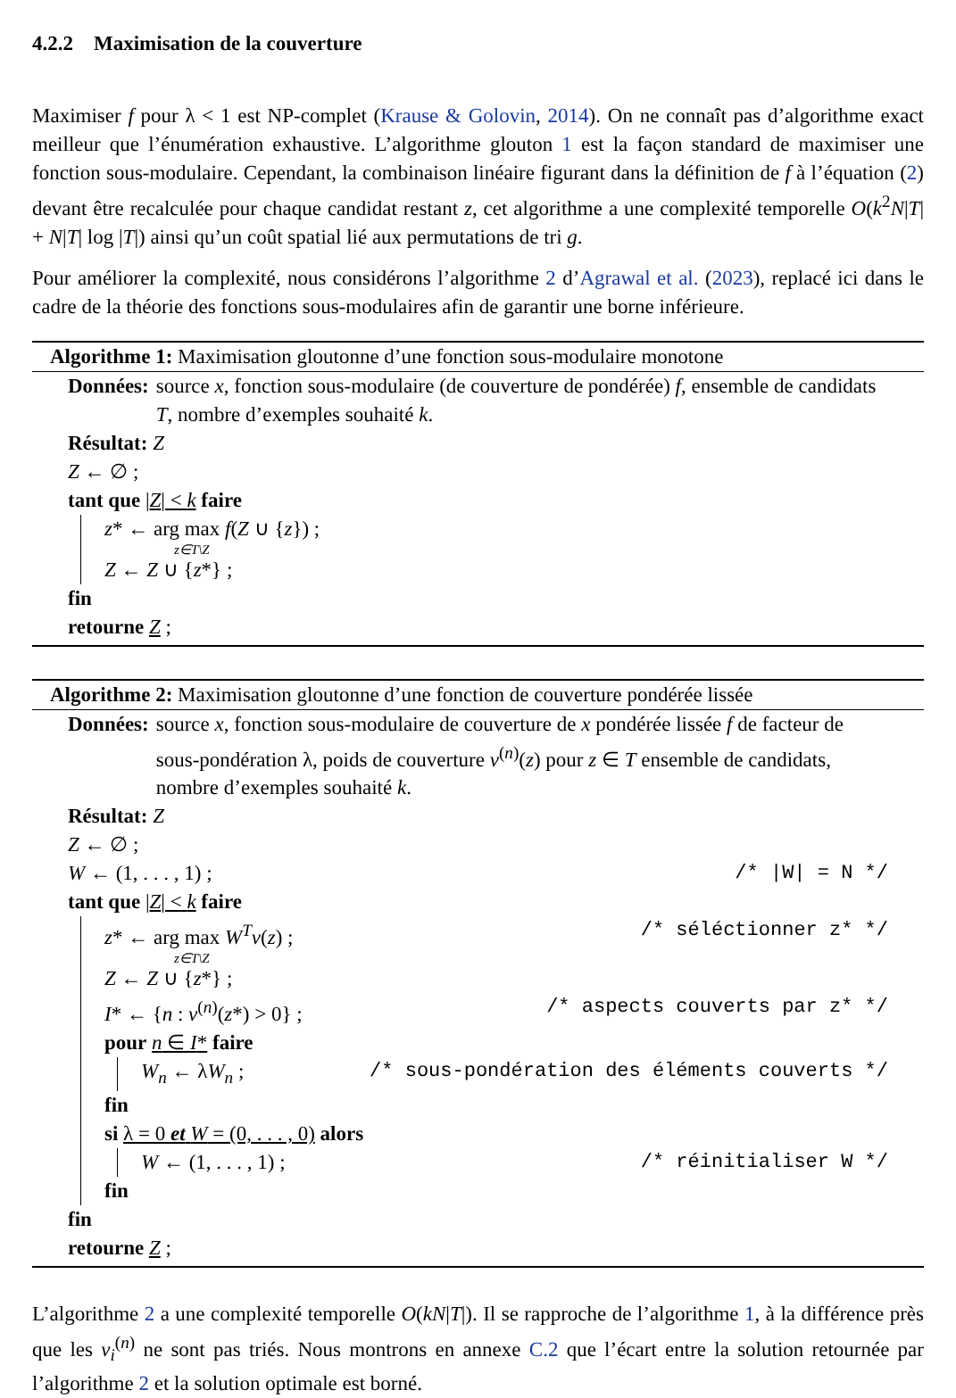4.2.2 Maximisation de la couverture
Maximiser f pour λ < 1 est NP-complet (Krause & Golovin, 2014). On ne connaît pas d’algorithme exact meilleur que l’énumération exhaustive. L’algorithme glouton 1 est la façon standard de maximiser une fonction sous-modulaire. Cependant, la combinaison linéaire figurant dans la définition de f à l’équation (2) devant être recalculée pour chaque candidat restant z, cet algorithme a une complexité temporelle O(k<sup>2</sup>N|T| + N|T| log |T|) ainsi qu’un coût spatial lié aux permutations de tri g.
Pour améliorer la complexité, nous considérons l’algorithme 2 d’Agrawal et al. (2023), replacé ici dans le cadre de la théorie des fonctions sous-modulaires afin de garantir une borne inférieure.
Algorithme 1: Maximisation gloutonne d’une fonction sous-modulaire monotone
Données: source x, fonction sous-modulaire (de couverture de pondérée) f, ensemble de candidats T, nombre d’exemples souhaité k.
Résultat: Z
Z ← ∅ ;
tant que |Z| < k faire
z* ← arg max f(Z ∪ {z}) ;
z∈T\Z
Z ← Z ∪ {z*} ;
fin
retourne Z ;
Algorithme 2: Maximisation gloutonne d’une fonction de couverture pondérée lissée
Données: source x, fonction sous-modulaire de couverture de x pondérée lissée f de facteur de sous-pondération λ, poids de couverture v<sup>(n)</sup>(z) pour z ∈ T ensemble de candidats, nombre d’exemples souhaité k.
Résultat: Z
Z ← ∅ ;
W ← (1, . . . , 1) ; /* |W| = N */
tant que |Z| < k faire
z* ← arg max W<sup>T</sup>v(z) ; /* séléctionner z* */
z∈T\Z
Z ← Z ∪ {z*} ;
I* ← {n : v<sup>(n)</sup>(z*) > 0} ; /* aspects couverts par z* */
pour n ∈ I* faire
W<sub>n</sub> ← λW<sub>n</sub> ; /* sous-pondération des éléments couverts */
fin
si λ = 0 et W = (0, . . . , 0) alors
W ← (1, . . . , 1) ; /* réinitialiser W */
fin
fin
retourne Z ;
L’algorithme 2 a une complexité temporelle O(kN|T|). Il se rapproche de l’algorithme 1, à la différence près que les v<sub>i</sub><sup>(n)</sup> ne sont pas triés. Nous montrons en annexe C.2 que l’écart entre la solution retournée par l’algorithme 2 et la solution optimale est borné.